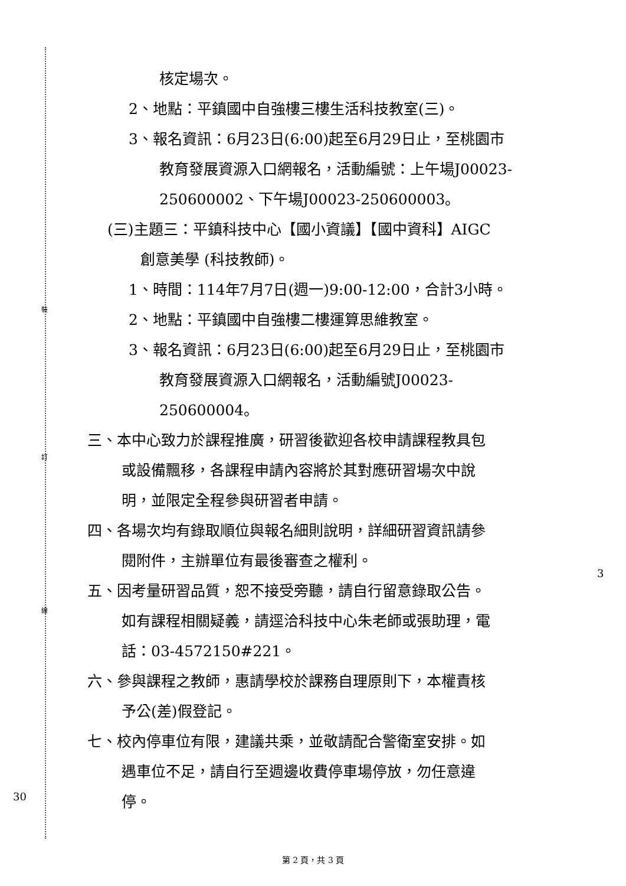裝
訂
線
核定場次。
2、地點：平鎮國中自強樓三樓生活科技教室(三)。
3、報名資訊：6月23日(6:00)起至6月29日止，至桃園市
教育發展資源入口網報名，活動編號：上午場J00023-
250600002、下午場J00023-250600003。
(三)主題三：平鎮科技中心【國小資議】【國中資科】AIGC
創意美學 (科技教師)。
1、時間：114年7月7日(週一)9:00-12:00，合計3小時。
2、地點：平鎮國中自強樓二樓運算思維教室。
3、報名資訊：6月23日(6:00)起至6月29日止，至桃園市
教育發展資源入口網報名，活動編號J00023-
250600004。
三、本中心致力於課程推廣，研習後歡迎各校申請課程教具包
或設備飄移，各課程申請內容將於其對應研習場次中說
明，並限定全程參與研習者申請。
四、各場次均有錄取順位與報名細則說明，詳細研習資訊請參
閱附件，主辦單位有最後審查之權利。
五、因考量研習品質，恕不接受旁聽，請自行留意錄取公告。
如有課程相關疑義，請逕洽科技中心朱老師或張助理，電
話：03-4572150#221。
六、參與課程之教師，惠請學校於課務自理原則下，本權責核
予公(差)假登記。
七、校內停車位有限，建議共乘，並敬請配合警衛室安排。如
遇車位不足，請自行至週邊收費停車場停放，勿任意違
停。
3
30
第 2 頁，共 3 頁